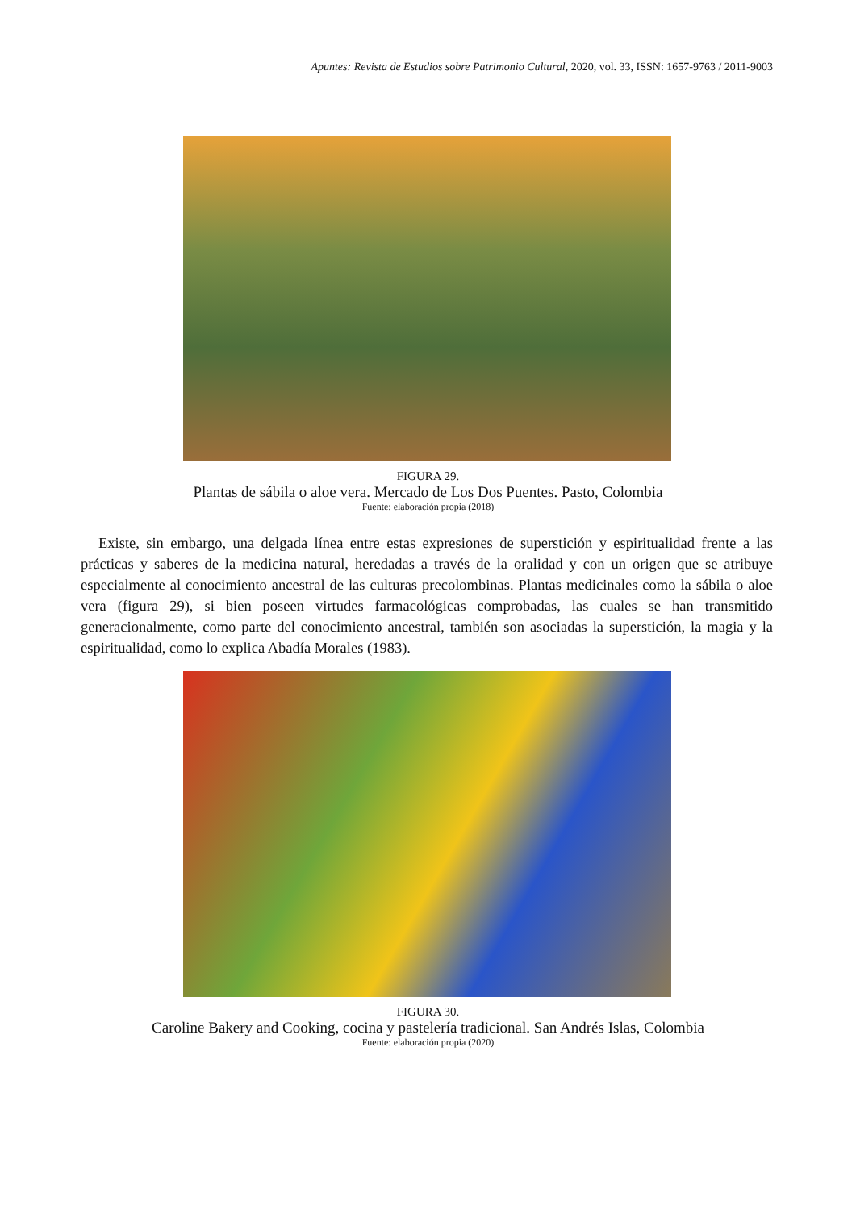Apuntes: Revista de Estudios sobre Patrimonio Cultural, 2020, vol. 33, ISSN: 1657-9763 / 2011-9003
FIGURA 29.
Plantas de sábila o aloe vera. Mercado de Los Dos Puentes. Pasto, Colombia
Fuente: elaboración propia (2018)
Existe, sin embargo, una delgada línea entre estas expresiones de superstición y espiritualidad frente a las prácticas y saberes de la medicina natural, heredadas a través de la oralidad y con un origen que se atribuye especialmente al conocimiento ancestral de las culturas precolombinas. Plantas medicinales como la sábila o aloe vera (figura 29), si bien poseen virtudes farmacológicas comprobadas, las cuales se han transmitido generacionalmente, como parte del conocimiento ancestral, también son asociadas la superstición, la magia y la espiritualidad, como lo explica Abadía Morales (1983).
FIGURA 30.
Caroline Bakery and Cooking, cocina y pastelería tradicional. San Andrés Islas, Colombia
Fuente: elaboración propia (2020)